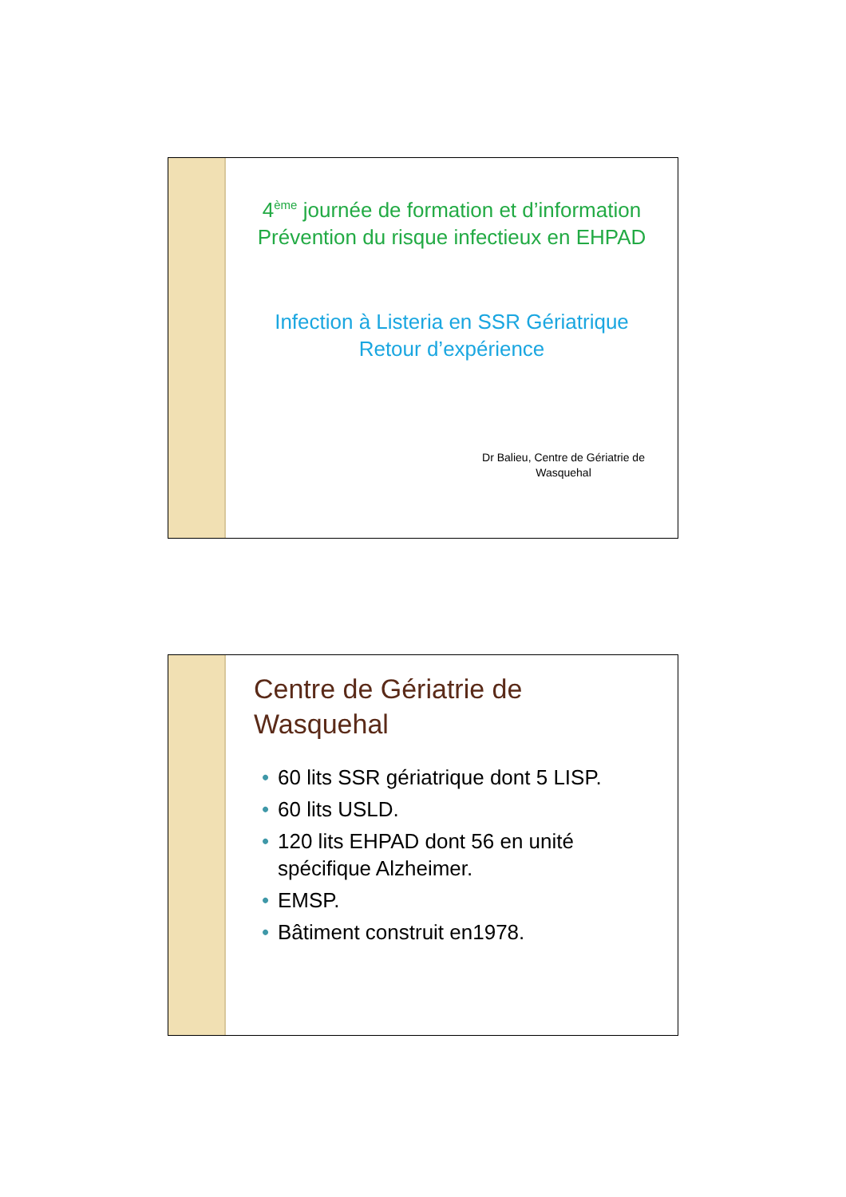4<sup>ème</sup> journée de formation et d’information
Prévention du risque infectieux en EHPAD
Infection à Listeria en SSR Gériatrique
Retour d’expérience
Dr Balieu, Centre de Gériatrie de Wasquehal
Centre de Gériatrie de Wasquehal
• 60 lits SSR gériatrique dont 5 LISP.
• 60 lits USLD.
• 120 lits EHPAD dont 56 en unité spécifique Alzheimer.
• EMSP.
• Bâtiment construit en1978.